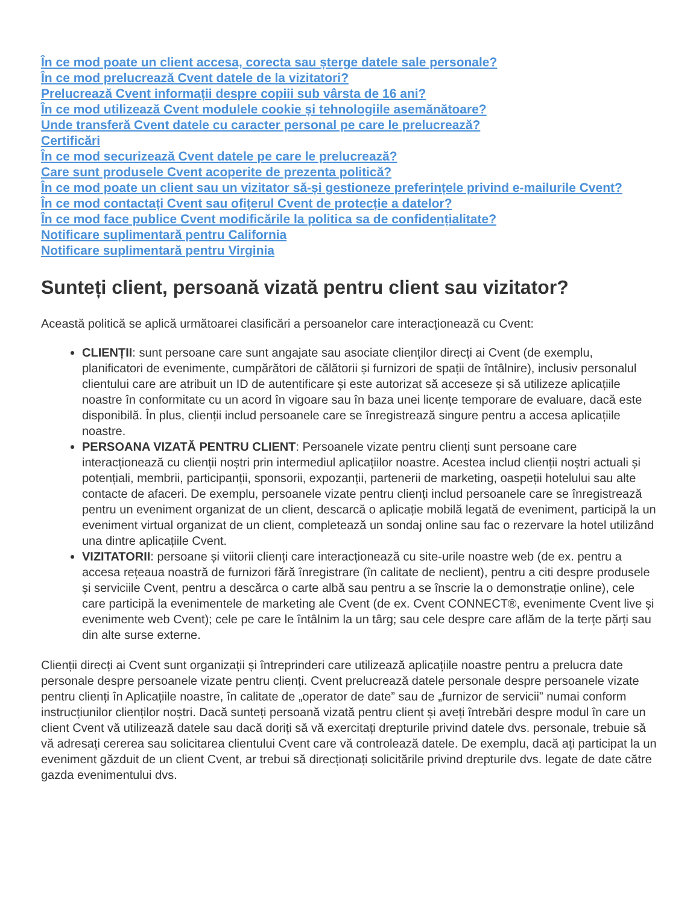În ce mod poate un client accesa, corecta sau șterge datele sale personale?
În ce mod prelucrează Cvent datele de la vizitatori?
Prelucrează Cvent informații despre copiii sub vârsta de 16 ani?
În ce mod utilizează Cvent modulele cookie și tehnologiile asemănătoare?
Unde transferă Cvent datele cu caracter personal pe care le prelucrează?
Certificări
În ce mod securizează Cvent datele pe care le prelucrează?
Care sunt produsele Cvent acoperite de prezenta politică?
În ce mod poate un client sau un vizitator să-și gestioneze preferințele privind e-mailurile Cvent?
În ce mod contactați Cvent sau ofițerul Cvent de protecție a datelor?
În ce mod face publice Cvent modificările la politica sa de confidențialitate?
Notificare suplimentară pentru California
Notificare suplimentară pentru Virginia
Sunteți client, persoană vizată pentru client sau vizitator?
Această politică se aplică următoarei clasificări a persoanelor care interacționează cu Cvent:
CLIENȚII: sunt persoane care sunt angajate sau asociate clienților direcți ai Cvent (de exemplu, planificatori de evenimente, cumpărători de călătorii și furnizori de spații de întâlnire), inclusiv personalul clientului care are atribuit un ID de autentificare și este autorizat să acceseze și să utilizeze aplicațiile noastre în conformitate cu un acord în vigoare sau în baza unei licențe temporare de evaluare, dacă este disponibilă. În plus, clienții includ persoanele care se înregistrează singure pentru a accesa aplicațiile noastre.
PERSOANA VIZATĂ PENTRU CLIENT: Persoanele vizate pentru clienți sunt persoane care interacționează cu clienții noștri prin intermediul aplicațiilor noastre. Acestea includ clienții noștri actuali și potențiali, membrii, participanții, sponsorii, expozanții, partenerii de marketing, oaspeții hotelului sau alte contacte de afaceri. De exemplu, persoanele vizate pentru clienți includ persoanele care se înregistrează pentru un eveniment organizat de un client, descarcă o aplicație mobilă legată de eveniment, participă la un eveniment virtual organizat de un client, completează un sondaj online sau fac o rezervare la hotel utilizând una dintre aplicațiile Cvent.
VIZITATORII: persoane și viitorii clienți care interacționează cu site-urile noastre web (de ex. pentru a accesa rețeaua noastră de furnizori fără înregistrare (în calitate de neclient), pentru a citi despre produsele și serviciile Cvent, pentru a descărca o carte albă sau pentru a se înscrie la o demonstrație online), cele care participă la evenimentele de marketing ale Cvent (de ex. Cvent CONNECT®, evenimente Cvent live și evenimente web Cvent); cele pe care le întâlnim la un târg; sau cele despre care aflăm de la terțe părți sau din alte surse externe.
Clienții direcți ai Cvent sunt organizații și întreprinderi care utilizează aplicațiile noastre pentru a prelucra date personale despre persoanele vizate pentru clienți. Cvent prelucrează datele personale despre persoanele vizate pentru clienți în Aplicațiile noastre, în calitate de „operator de date” sau de „furnizor de servicii” numai conform instrucțiunilor clienților noștri. Dacă sunteți persoană vizată pentru client și aveți întrebări despre modul în care un client Cvent vă utilizează datele sau dacă doriți să vă exercitați drepturile privind datele dvs. personale, trebuie să vă adresați cererea sau solicitarea clientului Cvent care vă controlează datele. De exemplu, dacă ați participat la un eveniment găzduit de un client Cvent, ar trebui să direcționați solicitările privind drepturile dvs. legate de date către gazda evenimentului dvs.